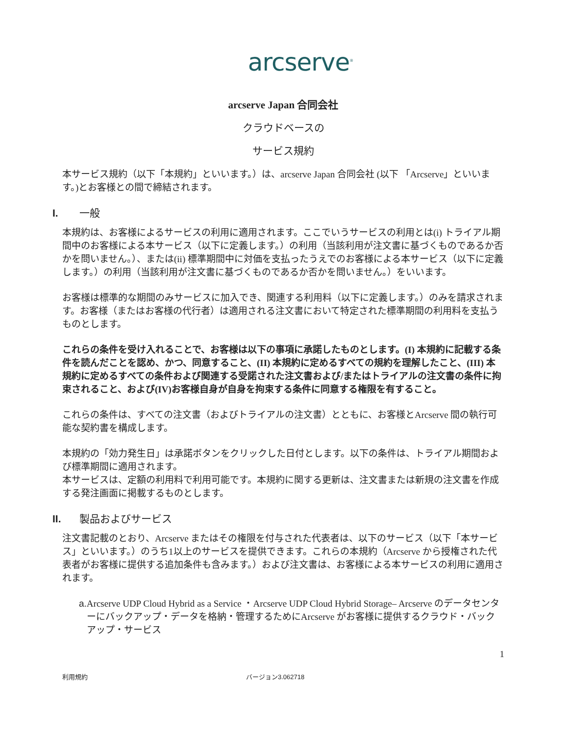arcserve<sup>®</sup>
arcserve Japan 合同会社
クラウドベースの
サービス規約
本サービス規約（以下「本規約」といいます。）は、arcserve Japan 合同会社 (以下 「Arcserve」といいます。)とお客様との間で締結されます。
I. 一般
本規約は、お客様によるサービスの利用に適用されます。ここでいうサービスの利用とは(i) トライアル期間中のお客様による本サービス（以下に定義します。）の利用（当該利用が注文書に基づくものであるか否かを問いません。）、または(ii) 標準期間中に対価を支払ったうえでのお客様による本サービス（以下に定義します。）の利用（当該利用が注文書に基づくものであるか否かを問いません。）をいいます。
お客様は標準的な期間のみサービスに加入でき、関連する利用料（以下に定義します。）のみを請求されます。お客様（またはお客様の代行者）は適用される注文書において特定された標準期間の利用料を支払うものとします。
これらの条件を受け入れることで、お客様は以下の事項に承諾したものとします。(I) 本規約に記載する条件を読んだことを認め、かつ、同意すること、(II) 本規約に定めるすべての規約を理解したこと、(III) 本規約に定めるすべての条件および関連する受諾された注文書および/またはトライアルの注文書の条件に拘束されること、および(IV)お客様自身が自身を拘束する条件に同意する権限を有すること。
これらの条件は、すべての注文書（およびトライアルの注文書）とともに、お客様とArcserve 間の執行可能な契約書を構成します。
本規約の「効力発生日」は承諾ボタンをクリックした日付とします。以下の条件は、トライアル期間および標準期間に適用されます。
本サービスは、定額の利用料で利用可能です。本規約に関する更新は、注文書または新規の注文書を作成する発注画面に掲載するものとします。
II. 製品およびサービス
注文書記載のとおり、Arcserve またはその権限を付与された代表者は、以下のサービス（以下「本サービス」といいます。）のうち1以上のサービスを提供できます。これらの本規約（Arcserve から授権された代表者がお客様に提供する追加条件も含みます。）および注文書は、お客様による本サービスの利用に適用されます。
a. Arcserve UDP Cloud Hybrid as a Service ・Arcserve UDP Cloud Hybrid Storage– Arcserve のデータセンターにバックアップ・データを格納・管理するためにArcserve がお客様に提供するクラウド・バックアップ・サービス
1
利用規約 バージョン3.062718